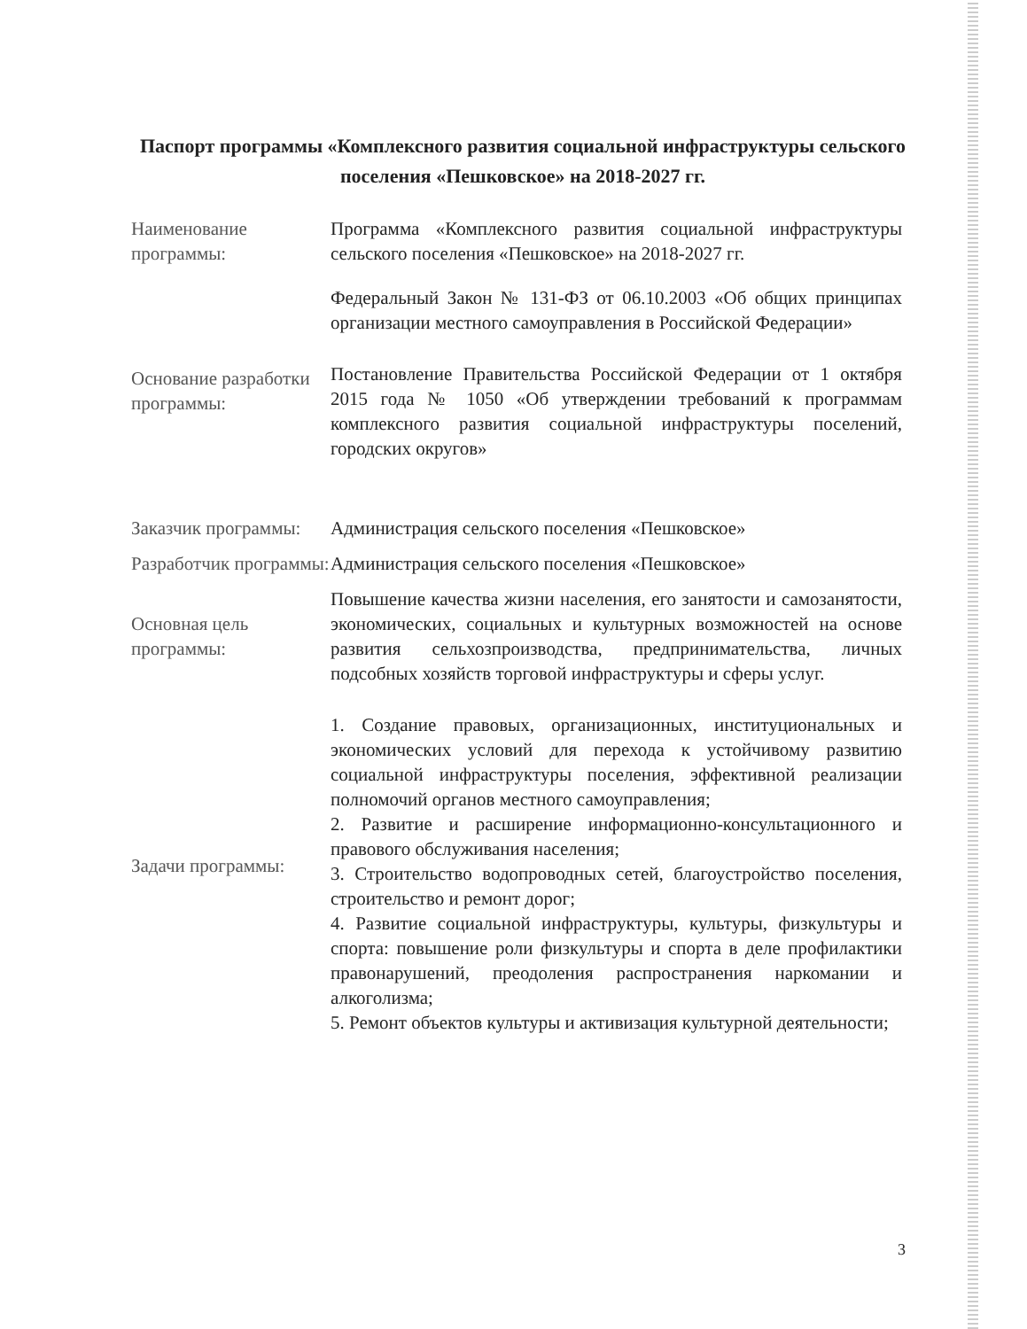Паспорт программы «Комплексного развития социальной инфраструктуры сельского поселения «Пешковское» на 2018-2027 гг.
| Наименование программы: | Программа «Комплексного развития социальной инфраструктуры сельского поселения «Пешковское» на 2018-2027 гг. |
| Основание разработки программы: | Федеральный Закон № 131-ФЗ от 06.10.2003 «Об общих принципах организации местного самоуправления в Российской Федерации» Постановление Правительства Российской Федерации от 1 октября 2015 года № 1050 «Об утверждении требований к программам комплексного развития социальной инфраструктуры поселений, городских округов» |
| Заказчик программы: | Администрация сельского поселения «Пешковское» |
| Разработчик программы: | Администрация сельского поселения «Пешковское» |
| Основная цель программы: | Повышение качества жизни населения, его занятости и самозанятости, экономических, социальных и культурных возможностей на основе развития сельхозпроизводства, предпринимательства, личных подсобных хозяйств торговой инфраструктуры и сферы услуг. |
| Задачи программы: | 1. Создание правовых, организационных, институциональных и экономических условий для перехода к устойчивому развитию социальной инфраструктуры поселения, эффективной реализации полномочий органов местного самоуправления; 2. Развитие и расширение информационно-консультационного и правового обслуживания населения; 3. Строительство водопроводных сетей, благоустройство поселения, строительство и ремонт дорог; 4. Развитие социальной инфраструктуры, культуры, физкультуры и спорта: повышение роли физкультуры и спорта в деле профилактики правонарушений, преодоления распространения наркомании и алкоголизма; 5. Ремонт объектов культуры и активизация культурной деятельности; |
3